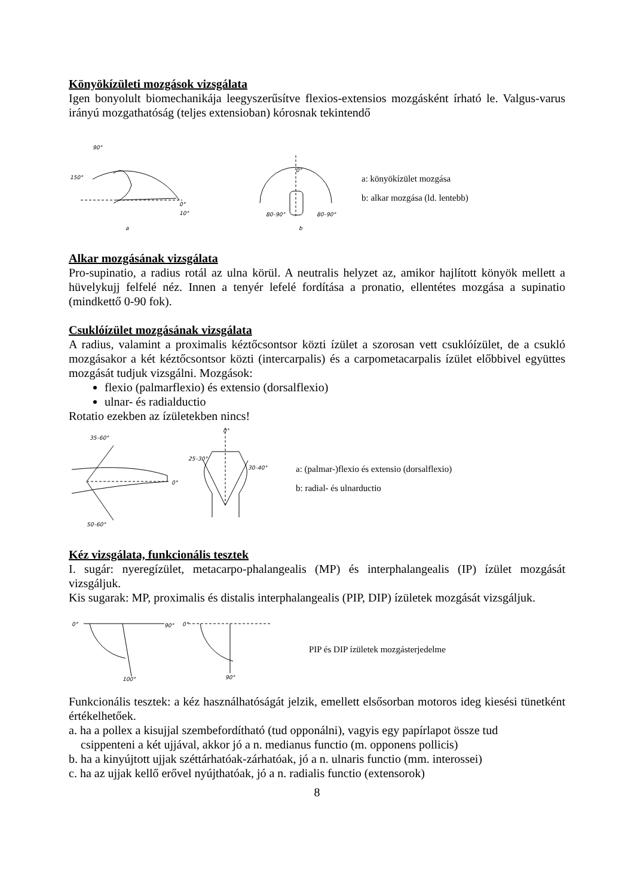Könyökízületi mozgások vizsgálata
Igen bonyolult biomechanikája leegyszerűsítve flexios-extensios mozgásként írható le. Valgus-varus irányú mozgathatóság (teljes extensioban) kórosnak tekintendő
90°
150°
0°
10°
a
80–90°
80–90°
0°
b
a: könyökízület mozgása
b: alkar mozgása (ld. lentebb)
Alkar mozgásának vizsgálata
Pro-supinatio, a radius rotál az ulna körül. A neutralis helyzet az, amikor hajlított könyök mellett a hüvelykujj felfelé néz. Innen a tenyér lefelé fordítása a pronatio, ellentétes mozgása a supinatio (mindkettő 0-90 fok).
Csuklóízület mozgásának vizsgálata
A radius, valamint a proximalis kéztőcsontsor közti ízület a szorosan vett csuklóízület, de a csukló mozgásakor a két kéztőcsontsor közti (intercarpalis) és a carpometacarpalis ízület előbbivel együttes mozgását tudjuk vizsgálni. Mozgások:
flexio (palmarflexio) és extensio (dorsalflexio)
ulnar- és radialductio
Rotatio ezekben az ízületekben nincs!
35–60°
50–60°
0°
25–30°
30–40°
0°
a: (palmar-)flexio és extensio (dorsalflexio)
b: radial- és ulnarductio
Kéz vizsgálata, funkcionális tesztek
I. sugár: nyeregízület, metacarpo-phalangealis (MP) és interphalangealis (IP) ízület mozgását vizsgáljuk.
Kis sugarak: MP, proximalis és distalis interphalangealis (PIP, DIP) ízületek mozgását vizsgáljuk.
0°
90°
0°
100°
90°
PIP és DIP ízületek mozgásterjedelme
Funkcionális tesztek: a kéz használhatóságát jelzik, emellett elsősorban motoros ideg kiesési tünetként értékelhetőek.
a. ha a pollex a kisujjal szembefordítható (tud opponálni), vagyis egy papírlapot össze tud
csippenteni a két ujjával, akkor jó a n. medianus functio (m. opponens pollicis)
b. ha a kinyújtott ujjak széttárhatóak-zárhatóak, jó a n. ulnaris functio (mm. interossei)
c. ha az ujjak kellő erővel nyújthatóak, jó a n. radialis functio (extensorok)
8